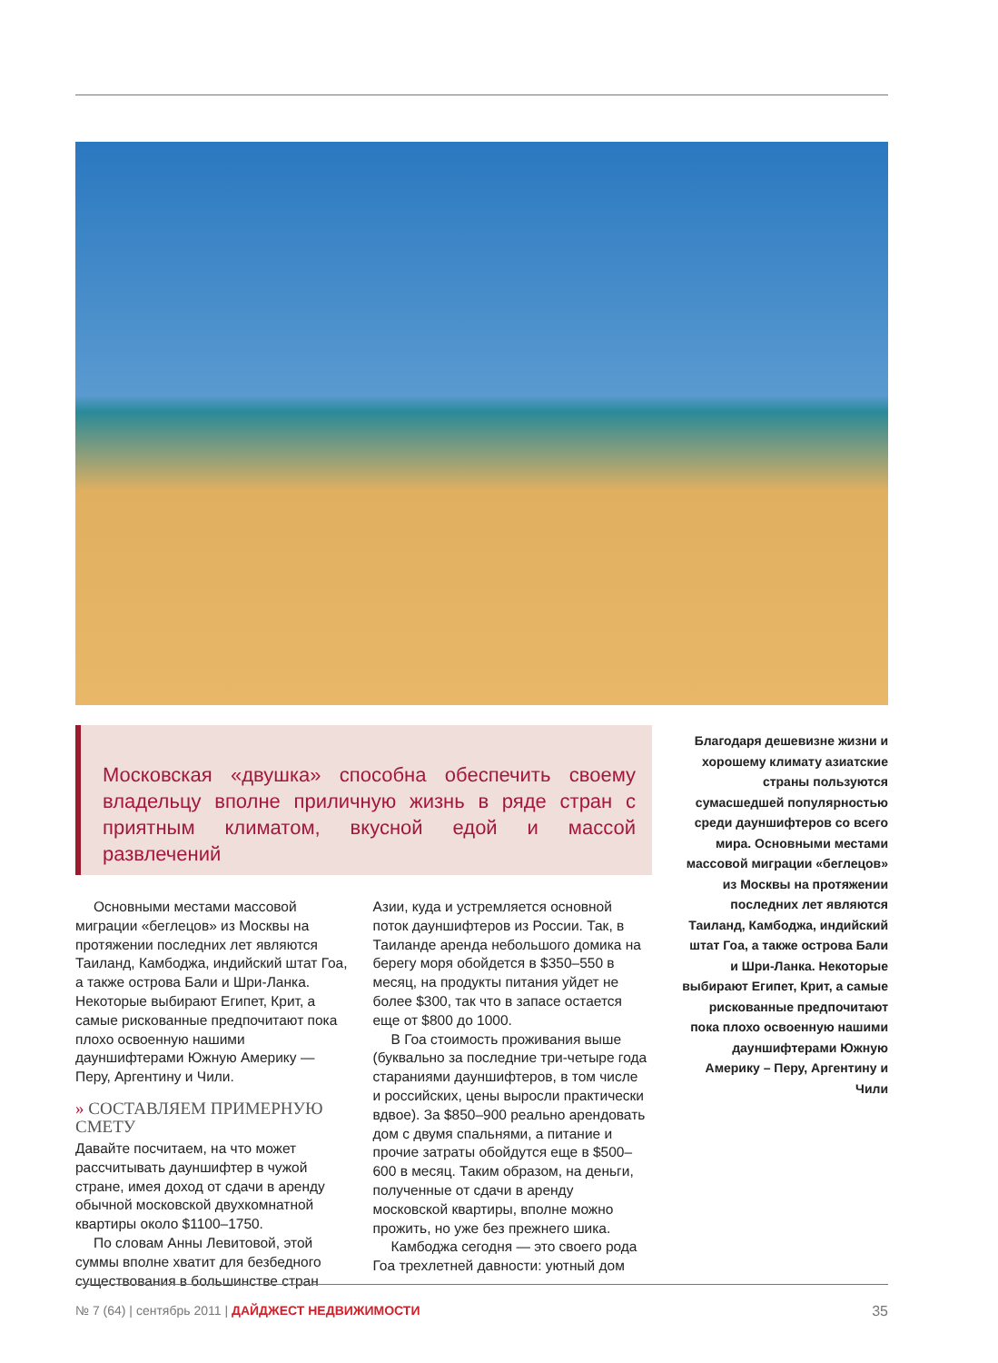Московская «двушка» способна обеспечить своему владельцу вполне приличную жизнь в ряде стран с приятным климатом, вкусной едой и массой развлечений
Благодаря дешевизне жизни и хорошему климату азиатские страны пользуются сумасшедшей популярностью среди дауншифтеров со всего мира. Основными местами массовой миграции «беглецов» из Москвы на протяжении последних лет являются Таиланд, Камбоджа, индийский штат Гоа, а также острова Бали и Шри-Ланка. Некоторые выбирают Египет, Крит, а самые рискованные предпочитают пока плохо освоенную нашими дауншифтерами Южную Америку – Перу, Аргентину и Чили
Основными местами массовой миграции «беглецов» из Москвы на протяжении последних лет являются Таиланд, Камбоджа, индийский штат Гоа, а также острова Бали и Шри-Ланка. Некоторые выбирают Египет, Крит, а самые рискованные предпочитают пока плохо освоенную нашими дауншифтерами Южную Америку — Перу, Аргентину и Чили.
» СОСТАВЛЯЕМ ПРИМЕРНУЮ СМЕТУ
Давайте посчитаем, на что может рассчитывать дауншифтер в чужой стране, имея доход от сдачи в аренду обычной московской двухкомнатной квартиры около $1100–1750.
По словам Анны Левитовой, этой суммы вполне хватит для безбедного существования в большинстве стран Азии, куда и устремляется основной поток дауншифтеров из России. Так, в Таиланде аренда небольшого домика на берегу моря обойдется в $350–550 в месяц, на продукты питания уйдет не более $300, так что в запасе остается еще от $800 до 1000.
В Гоа стоимость проживания выше (буквально за последние три-четыре года стараниями дауншифтеров, в том числе и российских, цены выросли практически вдвое). За $850–900 реально арендовать дом с двумя спальнями, а питание и прочие затраты обойдутся еще в $500–600 в месяц. Таким образом, на деньги, полученные от сдачи в аренду московской квартиры, вполне можно прожить, но уже без прежнего шика.
Камбоджа сегодня — это своего рода Гоа трехлетней давности: уютный дом
№ 7 (64) | сентябрь 2011 | ДАЙДЖЕСТ НЕДВИЖИМОСТИ 35